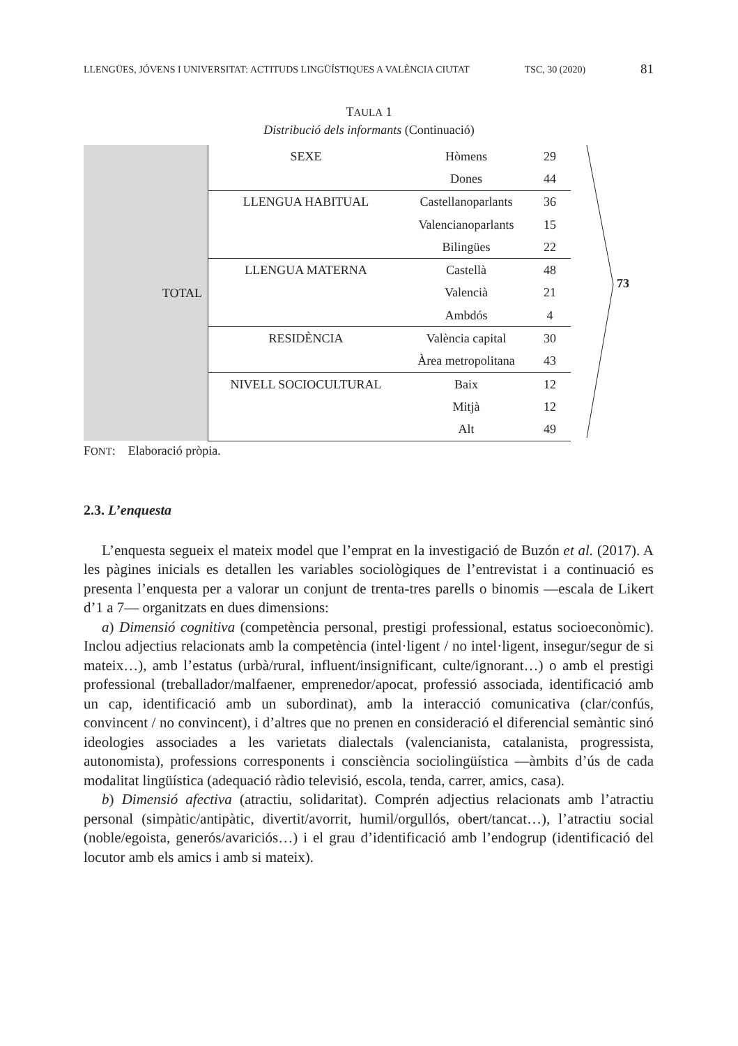LLENGÜES, JÓVENS I UNIVERSITAT: ACTITUDS LINGÜÍSTIQUES A VALÈNCIA CIUTAT TSC, 30 (2020) 81
TAULA 1
Distribució dels informants (Continuació)
| TOTAL | SEXE | Hòmens | 29 |
| | | Dones | 44 |
| | LLENGUA HABITUAL | Castellanoparlants | 36 |
| | | Valencianoparlants | 15 |
| | | Bilingües | 22 |
| | LLENGUA MATERNA | Castellà | 48 |
| | | Valencià | 21 |
| | | Ambdós | 4 |
| | RESIDÈNCIA | València capital | 30 |
| | | Àrea metropolitana | 43 |
| | NIVELL SOCIOCULTURAL | Baix | 12 |
| | | Mitjà | 12 |
| | | Alt | 49 |
73
FONT: Elaboració pròpia.
2.3. L’enquesta
L’enquesta segueix el mateix model que l’emprat en la investigació de Buzón et al. (2017). A les pàgines inicials es detallen les variables sociològiques de l’entrevistat i a continuació es presenta l’enquesta per a valorar un conjunt de trenta-tres parells o binomis —escala de Likert d’1 a 7— organitzats en dues dimensions:
a) Dimensió cognitiva (competència personal, prestigi professional, estatus socioeconòmic). Inclou adjectius relacionats amb la competència (intel·ligent / no intel·ligent, insegur/segur de si mateix…), amb l’estatus (urbà/rural, influent/insignificant, culte/ignorant…) o amb el prestigi professional (treballador/malfaener, emprenedor/apocat, professió associada, identificació amb un cap, identificació amb un subordinat), amb la interacció comunicativa (clar/confús, convincent / no convincent), i d’altres que no prenen en consideració el diferencial semàntic sinó ideologies associades a les varietats dialectals (valencianista, catalanista, progressista, autonomista), professions corresponents i consciència sociolingüística —àmbits d’ús de cada modalitat lingüística (adequació ràdio televisió, escola, tenda, carrer, amics, casa).
b) Dimensió afectiva (atractiu, solidaritat). Comprén adjectius relacionats amb l’atractiu personal (simpàtic/antipàtic, divertit/avorrit, humil/orgullós, obert/tancat…), l’atractiu social (noble/egoista, generós/avariciós…) i el grau d’identificació amb l’endogrup (identificació del locutor amb els amics i amb si mateix).